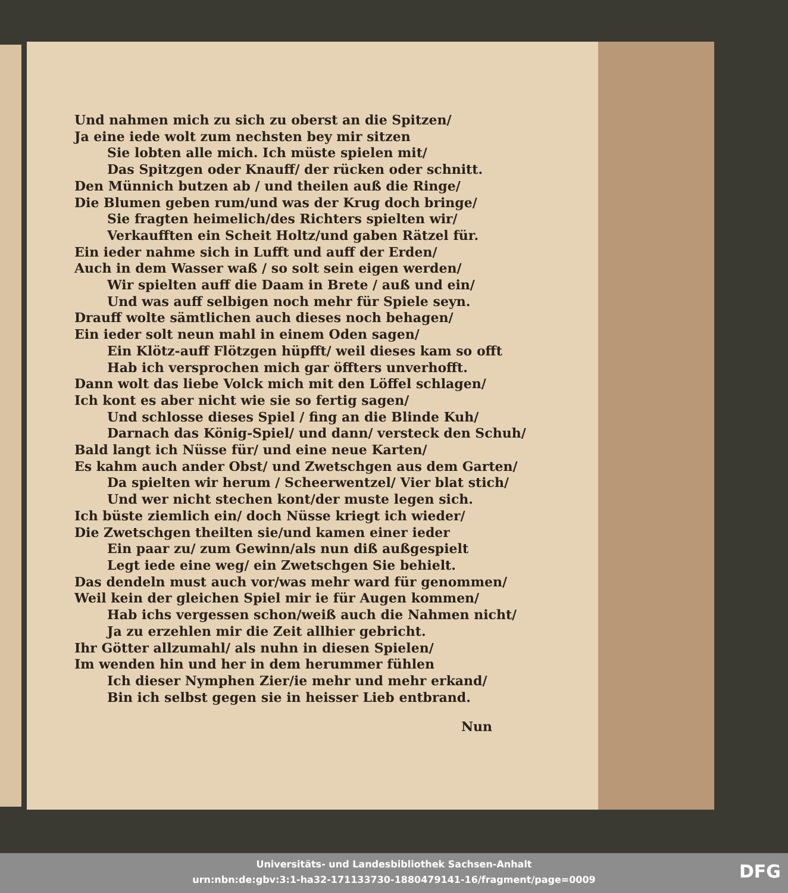Und nahmen mich zu sich zu oberst an die Spitzen/
Ja eine iede wolt zum nechsten bey mir sitzen
Sie lobten alle mich. Ich müste spielen mit/
Das Spitzgen oder Knauff/ der rücken oder schnitt.
Den Münnich butzen ab / und theilen auß die Ringe/
Die Blumen geben rum/und was der Krug doch bringe/
Sie fragten heimelich/des Richters spielten wir/
Verkaufften ein Scheit Holtz/und gaben Rätzel für.
Ein ieder nahme sich in Lufft und auff der Erden/
Auch in dem Wasser waß / so solt sein eigen werden/
Wir spielten auff die Daam in Brete / auß und ein/
Und was auff selbigen noch mehr für Spiele seyn.
Drauff wolte sämtlichen auch dieses noch behagen/
Ein ieder solt neun mahl in einem Oden sagen/
Ein Klötz-auff Flötzgen hüpfft/ weil dieses kam so offt
Hab ich versprochen mich gar öffters unverhofft.
Dann wolt das liebe Volck mich mit den Löffel schlagen/
Ich kont es aber nicht wie sie so fertig sagen/
Und schlosse dieses Spiel / fing an die Blinde Kuh/
Darnach das König-Spiel/ und dann/ versteck den Schuh/
Bald langt ich Nüsse für/ und eine neue Karten/
Es kahm auch ander Obst/ und Zwetschgen aus dem Garten/
Da spielten wir herum / Scheerwentzel/ Vier blat stich/
Und wer nicht stechen kont/der muste legen sich.
Ich büste ziemlich ein/ doch Nüsse kriegt ich wieder/
Die Zwetschgen theilten sie/und kamen einer ieder
Ein paar zu/ zum Gewinn/als nun diß außgespielt
Legt iede eine weg/ ein Zwetschgen Sie behielt.
Das dendeln must auch vor/was mehr ward für genommen/
Weil kein der gleichen Spiel mir ie für Augen kommen/
Hab ichs vergessen schon/weiß auch die Nahmen nicht/
Ja zu erzehlen mir die Zeit allhier gebricht.
Ihr Götter allzumahl/ als nuhn in diesen Spielen/
Im wenden hin und her in dem herummer fühlen
Ich dieser Nymphen Zier/ie mehr und mehr erkand/
Bin ich selbst gegen sie in heisser Lieb entbrand.
Nun
Universitäts- und Landesbibliothek Sachsen-Anhalt
urn:nbn:de:gbv:3:1-ha32-171133730-1880479141-16/fragment/page=0009
DFG